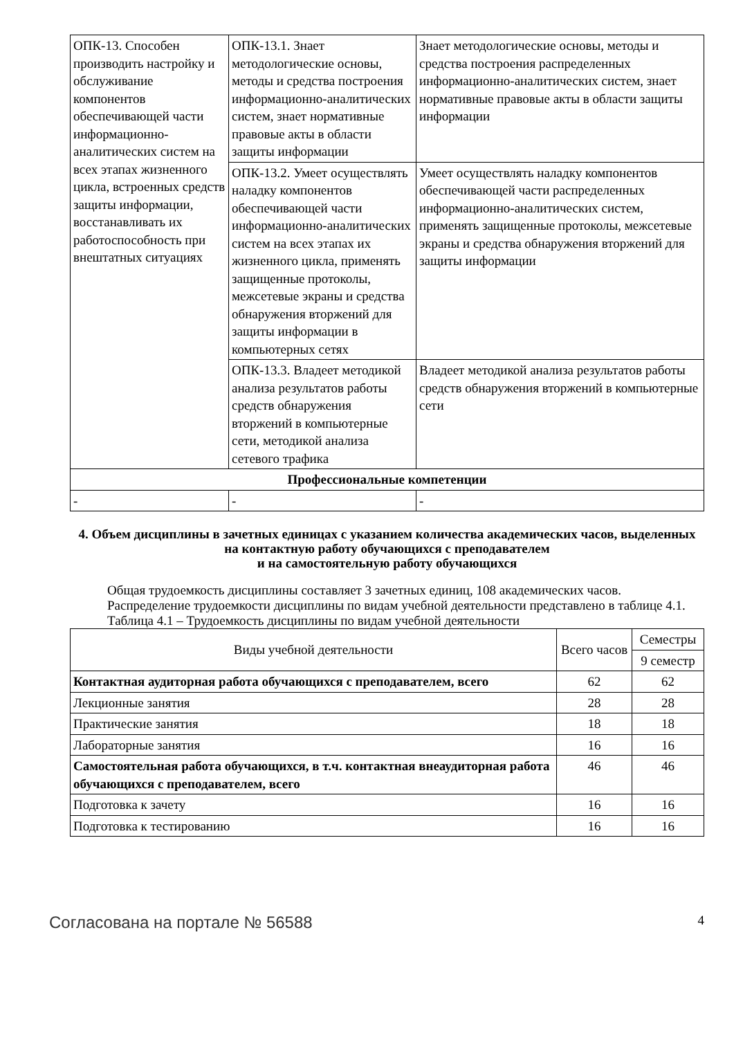| ОПК-13. Способен производить настройку и обслуживание компонентов обеспечивающей части информационно-аналитических систем на всех этапах жизненного цикла, встроенных средств защиты информации, восстанавливать их работоспособность при внештатных ситуациях | ОПК-13.1. Знает методологические основы, методы и средства построения информационно-аналитических систем, знает нормативные правовые акты в области защиты информации | Знает методологические основы, методы и средства построения распределенных информационно-аналитических систем, знает нормативные правовые акты в области защиты информации |
| | ОПК-13.2. Умеет осуществлять наладку компонентов обеспечивающей части информационно-аналитических систем на всех этапах их жизненного цикла, применять защищенные протоколы, межсетевые экраны и средства обнаружения вторжений для защиты информации в компьютерных сетях | Умеет осуществлять наладку компонентов обеспечивающей части распределенных информационно-аналитических систем, применять защищенные протоколы, межсетевые экраны и средства обнаружения вторжений для защиты информации |
| | ОПК-13.3. Владеет методикой анализа результатов работы средств обнаружения вторжений в компьютерные сети, методикой анализа сетевого трафика | Владеет методикой анализа результатов работы средств обнаружения вторжений в компьютерные сети |
| Профессиональные компетенции | | |
| - | - | - |
4. Объем дисциплины в зачетных единицах с указанием количества академических часов, выделенных на контактную работу обучающихся с преподавателем
и на самостоятельную работу обучающихся
Общая трудоемкость дисциплины составляет 3 зачетных единиц, 108 академических часов.
Распределение трудоемкости дисциплины по видам учебной деятельности представлено в таблице 4.1.
Таблица 4.1 – Трудоемкость дисциплины по видам учебной деятельности
| Виды учебной деятельности | Всего часов | Семестры |
| --- | --- | --- |
| | | 9 семестр |
| Контактная аудиторная работа обучающихся с преподавателем, всего | 62 | 62 |
| Лекционные занятия | 28 | 28 |
| Практические занятия | 18 | 18 |
| Лабораторные занятия | 16 | 16 |
| Самостоятельная работа обучающихся, в т.ч. контактная внеаудиторная работа обучающихся с преподавателем, всего | 46 | 46 |
| Подготовка к зачету | 16 | 16 |
| Подготовка к тестированию | 16 | 16 |
Согласована на портале № 56588 4